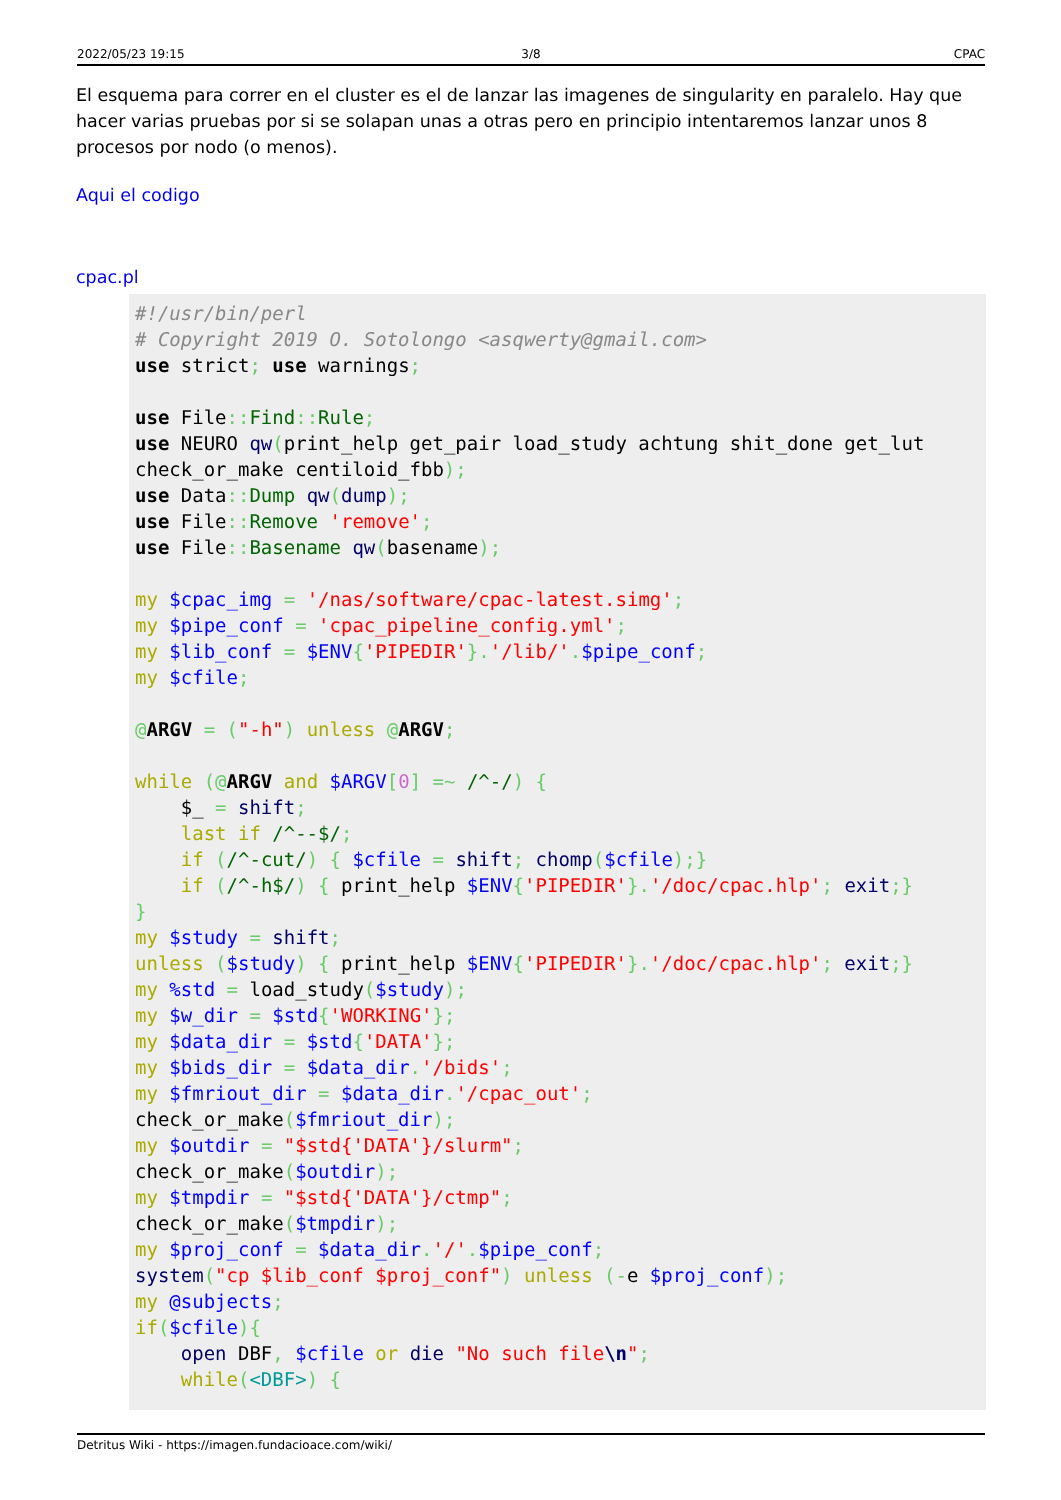2022/05/23 19:15 3/8 CPAC
El esquema para correr en el cluster es el de lanzar las imagenes de singularity en paralelo. Hay que hacer varias pruebas por si se solapan unas a otras pero en principio intentaremos lanzar unos 8 procesos por nodo (o menos).
Aqui el codigo
cpac.pl
#!/usr/bin/perl
# Copyright 2019 O. Sotolongo <asqwerty@gmail.com>
use strict; use warnings;

use File:: Find:: Rule;
use NEURO qw(print_help get_pair load_study achtung shit_done get_lut
check_or_make centiloid_fbb);
use Data:: Dump qw(dump);
use File:: Remove 'remove';
use File:: Basename qw(basename);

my $cpac_img = '/nas/software/cpac-latest.simg';
my $pipe_conf = 'cpac_pipeline_config.yml';
my $lib_conf = $ENV{'PIPEDIR'}.'/lib/'.$pipe_conf;
my $cfile;

@ARGV = ("-h") unless @ARGV;

while (@ARGV and $ARGV[0] =~ /^-/) {
    $_ = shift;
    last if /^--$/;
    if (/^-cut/) { $cfile = shift; chomp($cfile);}
    if (/^-h$/) { print_help $ENV{'PIPEDIR'}.'/doc/cpac.hlp'; exit;}
}
my $study = shift;
unless ($study) { print_help $ENV{'PIPEDIR'}.'/doc/cpac.hlp'; exit;}
my %std = load_study($study);
my $w_dir = $std{'WORKING'};
my $data_dir = $std{'DATA'};
my $bids_dir = $data_dir.'/bids';
my $fmriout_dir = $data_dir.'/cpac_out';
check_or_make($fmriout_dir);
my $outdir = "$std{'DATA'}/slurm";
check_or_make($outdir);
my $tmpdir = "$std{'DATA'}/ctmp";
check_or_make($tmpdir);
my $proj_conf = $data_dir.'/'.$pipe_conf;
system("cp $lib_conf $proj_conf") unless (-e $proj_conf);
my @subjects;
if($cfile){
    open DBF, $cfile or die "No such file\n";
    while(<DBF>) {
Detritus Wiki - https://imagen.fundacioace.com/wiki/